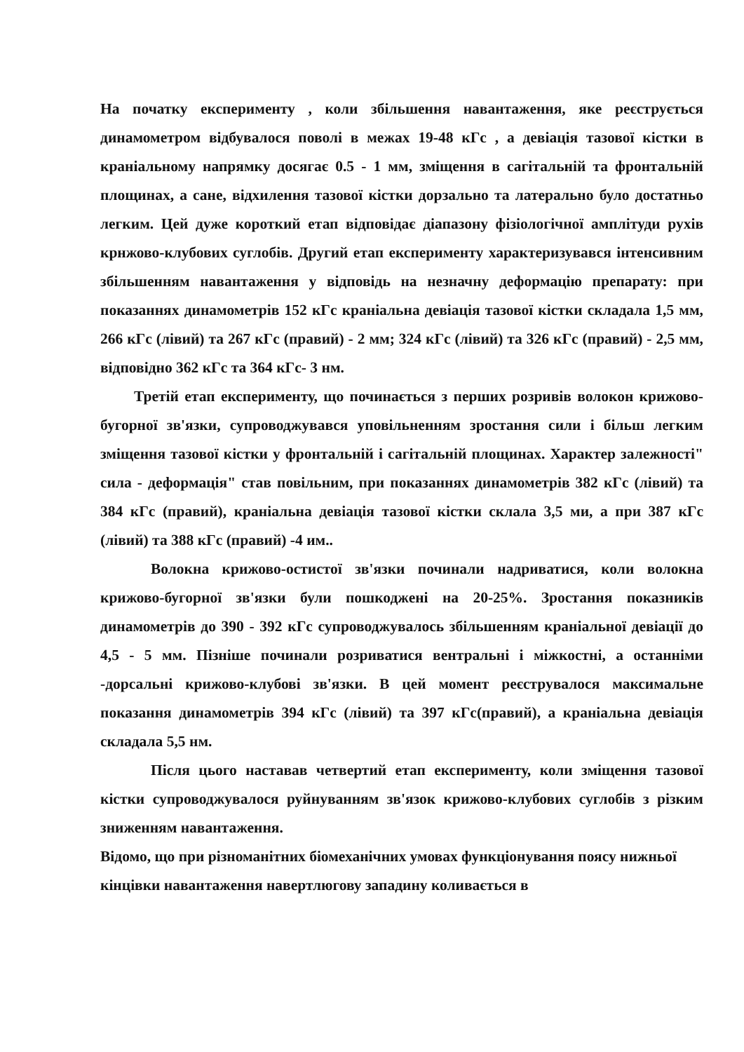На початку експерименту , коли збільшення навантаження, яке реєструється динамометром відбувалося поволі в межах 19-48 кГс , а девіація тазової кістки в краніальному напрямку досягає 0.5 - 1 мм, зміщення в сагітальній та фронтальній площинах, а сане, відхилення тазової кістки дорзально та латерально було достатньо легким. Цей дуже короткий етап відповідає діапазону фізіологічної амплітуди рухів крнжово-клубових суглобів. Другий етап експерименту характеризувався інтенсивним збільшенням навантаження у відповідь на незначну деформацію препарату: при показаннях динамометрів 152 кГс краніальна девіація тазової кістки складала 1,5 мм, 266 кГс (лівий) та 267 кГс (правий) - 2 мм; 324 кГс (лівий) та 326 кГс (правий) - 2,5 мм, відповідно 362 кГс та 364 кГс- 3 нм.
Третій етап експерименту, що починається з перших розривів волокон крижово-бугорної зв'язки, супроводжувався уповільненням зростання сили і більш легким зміщення тазової кістки у фронтальній і сагітальній площинах. Характер залежності" сила - деформація" став повільним, при показаннях динамометрів 382 кГс (лівий) та 384 кГс (правий), краніальна девіація тазової кістки склала 3,5 ми, а при 387 кГс (лівий) та 388 кГс (правий) -4 им..
Волокна крижово-остистої зв'язки починали надриватися, коли волокна крижово-бугорної зв'язки були пошкоджені на 20-25%. Зростання показників динамометрів до 390 - 392 кГс супроводжувалось збільшенням краніальної девіації до 4,5 - 5 мм. Пізніше починали розриватися вентральні і міжкостні, а останніми -дорсальні крижово-клубові зв'язки. В цей момент реєструвалося максимальне показання динамометрів 394 кГс (лівий) та 397 кГс(правий), а краніальна девіація складала 5,5 нм.
Після цього наставав четвертий етап експерименту, коли зміщення тазової кістки супроводжувалося руйнуванням зв'язок крижово-клубових суглобів з різким зниженням навантаження.
Відомо, що при різноманітних біомеханічних умовах функціонування поясу нижньої кінцівки навантаження навертлюгову западину коливається в